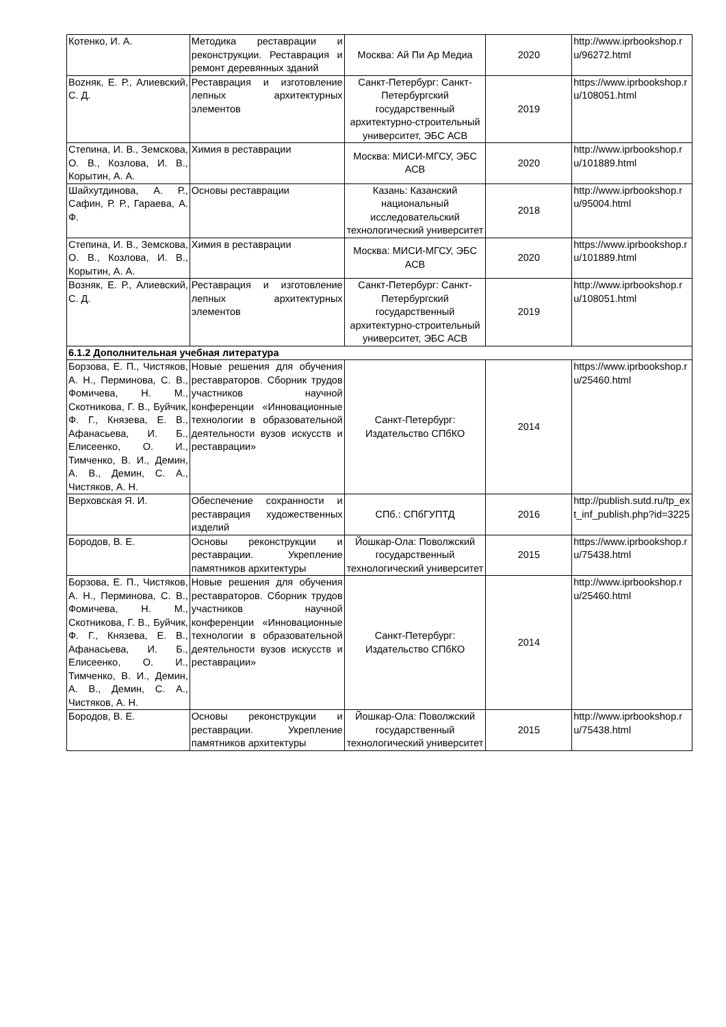| Котенко, И. А. | Методика реставрации и реконструкции. Реставрация и ремонт деревянных зданий | Москва: Ай Пи Ар Медиа | 2020 | http://www.iprbookshop.ru/96272.html |
| Вozняк, Е. Р., Алиевский, С. Д. | Реставрация и изготовление лепных архитектурных элементов | Санкт-Петербург: Санкт-Петербургский государственный архитектурно-строительный университет, ЭБС АСВ | 2019 | https://www.iprbookshop.ru/108051.html |
| Степина, И. В., Земскова, О. В., Козлова, И. В., Корытин, А. А. | Химия в реставрации | Москва: МИСИ-МГСУ, ЭБС АСВ | 2020 | http://www.iprbookshop.ru/101889.html |
| Шайхутдинова, А. Р., Сафин, Р. Р., Гараева, А. Ф. | Основы реставрации | Казань: Казанский национальный исследовательский технологический университет | 2018 | http://www.iprbookshop.ru/95004.html |
| Степина, И. В., Земскова, О. В., Козлова, И. В., Корытин, А. А. | Химия в реставрации | Москва: МИСИ-МГСУ, ЭБС АСВ | 2020 | https://www.iprbookshop.ru/101889.html |
| Возняк, Е. Р., Алиевский, С. Д. | Реставрация и изготовление лепных архитектурных элементов | Санкт-Петербург: Санкт-Петербургский государственный архитектурно-строительный университет, ЭБС АСВ | 2019 | http://www.iprbookshop.ru/108051.html |
| 6.1.2 Дополнительная учебная литература | | | | |
| Борзова, Е. П., Чистяков, А. Н., Перминова, С. В., Фомичева, Н. М., Скотникова, Г. В., Буйчик, Ф. Г., Князева, Е. В., Афанасьева, И. Б., Елисеенко, О. И., Тимченко, В. И., Демин, А. В., Демин, С. А., Чистяков, А. Н. | Новые решения для обучения реставраторов. Сборник трудов участников научной конференции «Инновационные технологии в образовательной деятельности вузов искусств и реставрации» | Санкт-Петербург: Издательство СПбКО | 2014 | https://www.iprbookshop.ru/25460.html |
| Верховская Я. И. | Обеспечение сохранности и реставрация художественных изделий | СПб.: СПбГУПТД | 2016 | http://publish.sutd.ru/tp_ext_inf_publish.php?id=3225 |
| Бородов, В. Е. | Основы реконструкции и реставрации. Укрепление памятников архитектуры | Йошкар-Ола: Поволжский государственный технологический университет | 2015 | https://www.iprbookshop.ru/75438.html |
| Борзова, Е. П., Чистяков, А. Н., Перминова, С. В., Фомичева, Н. М., Скотникова, Г. В., Буйчик, Ф. Г., Князева, Е. В., Афанасьева, И. Б., Елисеенко, О. И., Тимченко, В. И., Демин, А. В., Демин, С. А., Чистяков, А. Н. | Новые решения для обучения реставраторов. Сборник трудов участников научной конференции «Инновационные технологии в образовательной деятельности вузов искусств и реставрации» | Санкт-Петербург: Издательство СПбКО | 2014 | http://www.iprbookshop.ru/25460.html |
| Бородов, В. Е. | Основы реконструкции и реставрации. Укрепление памятников архитектуры | Йошкар-Ола: Поволжский государственный технологический университет | 2015 | http://www.iprbookshop.ru/75438.html |